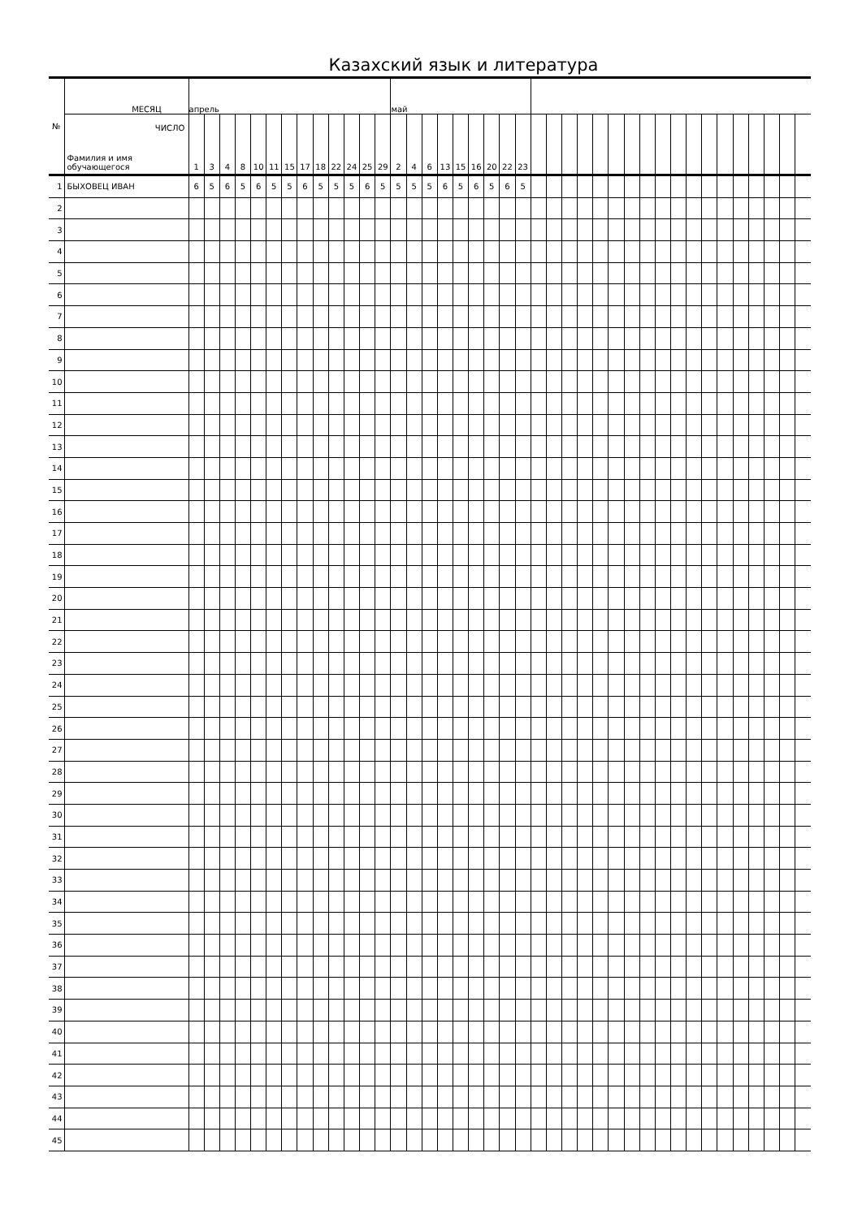Казахский язык и литература
| № | МЕСЯЦ | апрель | | | | | | | | | | | | | май | | | | | | | | | | | | | | | | | | | | | | | | | | |
| --- | --- | --- | --- | --- | --- | --- | --- | --- | --- | --- | --- | --- | --- | --- | --- | --- | --- | --- | --- | --- | --- | --- | --- | --- | --- | --- | --- | --- | --- | --- | --- | --- | --- | --- | --- | --- | --- | --- | --- | --- | --- |
| | ЧИСЛО Фамилия и имя обучающегося | 1 | 3 | 4 | 8 | 10 | 11 | 15 | 17 | 18 | 22 | 24 | 25 | 29 | 2 | 4 | 6 | 13 | 15 | 16 | 20 | 22 | 23 | | | | | | | | | | | | | | | | | | |
| 1 | БЫХОВЕЦ ИВАН | 6 | 5 | 6 | 5 | 6 | 5 | 5 | 6 | 5 | 5 | 5 | 6 | 5 | 5 | 5 | 5 | 6 | 5 | 6 | 5 | 6 | 5 | | | | | | | | | | | | | | | | | | |
| 2 | | | | | | | | | | | | | | | | | | | | | | | | | | | | | | | | | | | | | | | | | |
| 3 | | | | | | | | | | | | | | | | | | | | | | | | | | | | | | | | | | | | | | | | | |
| 4 | | | | | | | | | | | | | | | | | | | | | | | | | | | | | | | | | | | | | | | | | |
| 5 | | | | | | | | | | | | | | | | | | | | | | | | | | | | | | | | | | | | | | | | | |
| 6 | | | | | | | | | | | | | | | | | | | | | | | | | | | | | | | | | | | | | | | | | |
| 7 | | | | | | | | | | | | | | | | | | | | | | | | | | | | | | | | | | | | | | | | | |
| 8 | | | | | | | | | | | | | | | | | | | | | | | | | | | | | | | | | | | | | | | | | |
| 9 | | | | | | | | | | | | | | | | | | | | | | | | | | | | | | | | | | | | | | | | | |
| 10 | | | | | | | | | | | | | | | | | | | | | | | | | | | | | | | | | | | | | | | | | |
| 11 | | | | | | | | | | | | | | | | | | | | | | | | | | | | | | | | | | | | | | | | | |
| 12 | | | | | | | | | | | | | | | | | | | | | | | | | | | | | | | | | | | | | | | | | |
| 13 | | | | | | | | | | | | | | | | | | | | | | | | | | | | | | | | | | | | | | | | | |
| 14 | | | | | | | | | | | | | | | | | | | | | | | | | | | | | | | | | | | | | | | | | |
| 15 | | | | | | | | | | | | | | | | | | | | | | | | | | | | | | | | | | | | | | | | | |
| 16 | | | | | | | | | | | | | | | | | | | | | | | | | | | | | | | | | | | | | | | | | |
| 17 | | | | | | | | | | | | | | | | | | | | | | | | | | | | | | | | | | | | | | | | | |
| 18 | | | | | | | | | | | | | | | | | | | | | | | | | | | | | | | | | | | | | | | | | |
| 19 | | | | | | | | | | | | | | | | | | | | | | | | | | | | | | | | | | | | | | | | | |
| 20 | | | | | | | | | | | | | | | | | | | | | | | | | | | | | | | | | | | | | | | | | |
| 21 | | | | | | | | | | | | | | | | | | | | | | | | | | | | | | | | | | | | | | | | | |
| 22 | | | | | | | | | | | | | | | | | | | | | | | | | | | | | | | | | | | | | | | | | |
| 23 | | | | | | | | | | | | | | | | | | | | | | | | | | | | | | | | | | | | | | | | | |
| 24 | | | | | | | | | | | | | | | | | | | | | | | | | | | | | | | | | | | | | | | | | |
| 25 | | | | | | | | | | | | | | | | | | | | | | | | | | | | | | | | | | | | | | | | | |
| 26 | | | | | | | | | | | | | | | | | | | | | | | | | | | | | | | | | | | | | | | | | |
| 27 | | | | | | | | | | | | | | | | | | | | | | | | | | | | | | | | | | | | | | | | | |
| 28 | | | | | | | | | | | | | | | | | | | | | | | | | | | | | | | | | | | | | | | | | |
| 29 | | | | | | | | | | | | | | | | | | | | | | | | | | | | | | | | | | | | | | | | | |
| 30 | | | | | | | | | | | | | | | | | | | | | | | | | | | | | | | | | | | | | | | | | |
| 31 | | | | | | | | | | | | | | | | | | | | | | | | | | | | | | | | | | | | | | | | | |
| 32 | | | | | | | | | | | | | | | | | | | | | | | | | | | | | | | | | | | | | | | | | |
| 33 | | | | | | | | | | | | | | | | | | | | | | | | | | | | | | | | | | | | | | | | | |
| 34 | | | | | | | | | | | | | | | | | | | | | | | | | | | | | | | | | | | | | | | | | |
| 35 | | | | | | | | | | | | | | | | | | | | | | | | | | | | | | | | | | | | | | | | | |
| 36 | | | | | | | | | | | | | | | | | | | | | | | | | | | | | | | | | | | | | | | | | |
| 37 | | | | | | | | | | | | | | | | | | | | | | | | | | | | | | | | | | | | | | | | | |
| 38 | | | | | | | | | | | | | | | | | | | | | | | | | | | | | | | | | | | | | | | | | |
| 39 | | | | | | | | | | | | | | | | | | | | | | | | | | | | | | | | | | | | | | | | | |
| 40 | | | | | | | | | | | | | | | | | | | | | | | | | | | | | | | | | | | | | | | | | |
| 41 | | | | | | | | | | | | | | | | | | | | | | | | | | | | | | | | | | | | | | | | | |
| 42 | | | | | | | | | | | | | | | | | | | | | | | | | | | | | | | | | | | | | | | | | |
| 43 | | | | | | | | | | | | | | | | | | | | | | | | | | | | | | | | | | | | | | | | | |
| 44 | | | | | | | | | | | | | | | | | | | | | | | | | | | | | | | | | | | | | | | | | |
| 45 | | | | | | | | | | | | | | | | | | | | | | | | | | | | | | | | | | | | | | | | | |